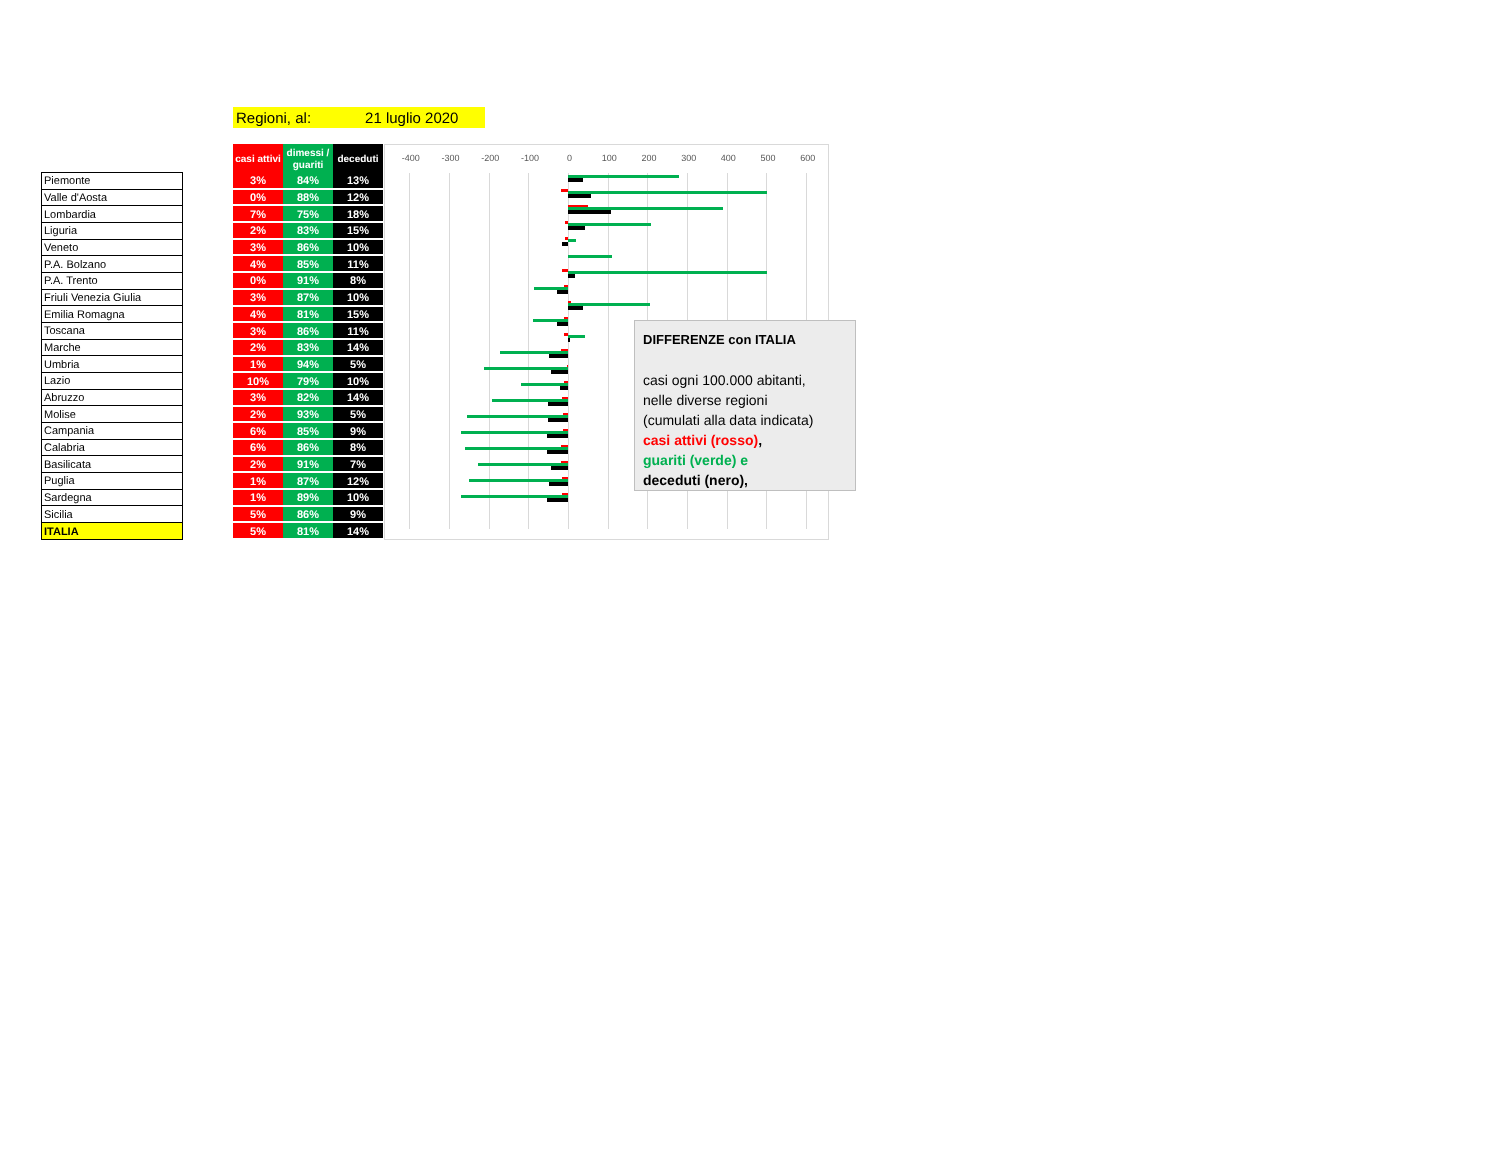Regioni, al: 21 luglio 2020
| Piemonte |
| Valle d'Aosta |
| Lombardia |
| Liguria |
| Veneto |
| P.A. Bolzano |
| P.A. Trento |
| Friuli Venezia Giulia |
| Emilia Romagna |
| Toscana |
| Marche |
| Umbria |
| Lazio |
| Abruzzo |
| Molise |
| Campania |
| Calabria |
| Basilicata |
| Puglia |
| Sardegna |
| Sicilia |
| ITALIA |
| casi attivi | dimessi / guariti | deceduti |
| --- | --- | --- |
| 3% | 84% | 13% |
| 0% | 88% | 12% |
| 7% | 75% | 18% |
| 2% | 83% | 15% |
| 3% | 86% | 10% |
| 4% | 85% | 11% |
| 0% | 91% | 8% |
| 3% | 87% | 10% |
| 4% | 81% | 15% |
| 3% | 86% | 11% |
| 2% | 83% | 14% |
| 1% | 94% | 5% |
| 10% | 79% | 10% |
| 3% | 82% | 14% |
| 2% | 93% | 5% |
| 6% | 85% | 9% |
| 6% | 86% | 8% |
| 2% | 91% | 7% |
| 1% | 87% | 12% |
| 1% | 89% | 10% |
| 5% | 86% | 9% |
| 5% | 81% | 14% |
-400 -300 -200 -100 0 100 200 300 400 500 600
DIFFERENZE con ITALIA
casi ogni 100.000 abitanti,
nelle diverse regioni
(cumulati alla data indicata)
casi attivi (rosso),
guariti (verde) e
deceduti (nero),